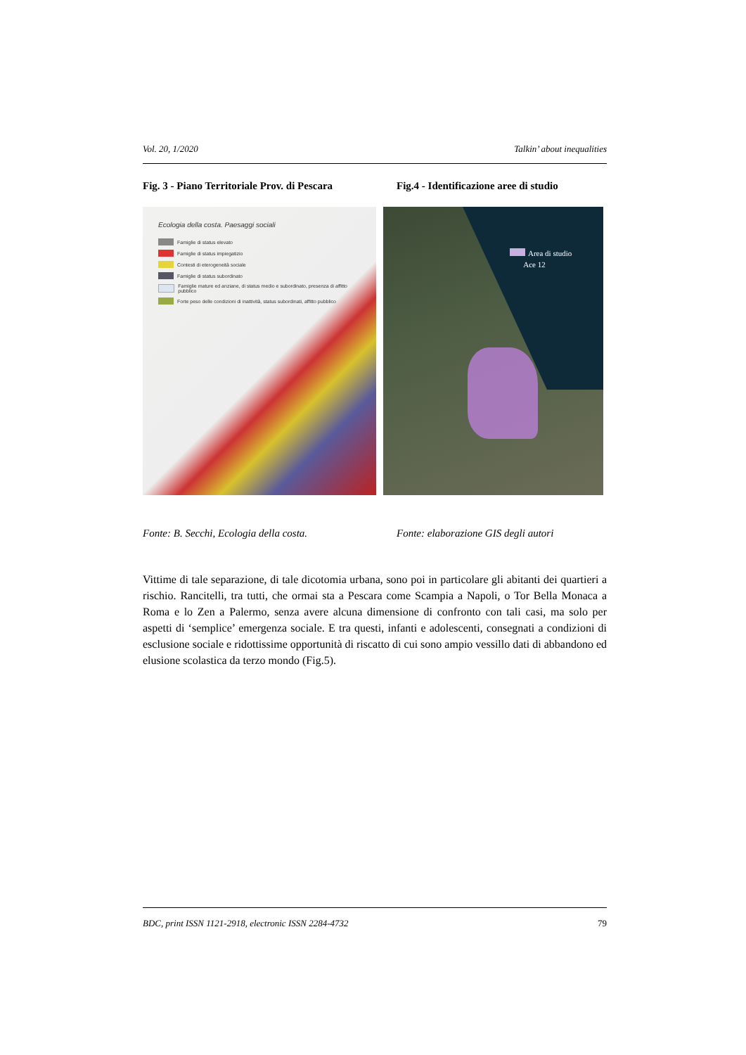Vol. 20, 1/2020 Talkin’ about inequalities
Fig. 3 - Piano Territoriale Prov. di Pescara
Fig.4 - Identificazione aree di studio
Ecologia della costa. Paesaggi sociali
Famiglie di status elevato
Famiglie di status impiegatizio
Contesti di eterogeneità sociale
Famiglie di status subordinato
Famiglie mature ed anziane, di status medio e subordinato, presenza di affitto pubblico
Forte peso delle condizioni di inattività, status subordinati, affitto pubblico
Area di studio
Ace 12
Fonte: B. Secchi, Ecologia della costa. Fonte: elaborazione GIS degli autori
Vittime di tale separazione, di tale dicotomia urbana, sono poi in particolare gli abitanti dei quartieri a rischio. Rancitelli, tra tutti, che ormai sta a Pescara come Scampia a Napoli, o Tor Bella Monaca a Roma e lo Zen a Palermo, senza avere alcuna dimensione di confronto con tali casi, ma solo per aspetti di ‘semplice’ emergenza sociale. E tra questi, infanti e adolescenti, consegnati a condizioni di esclusione sociale e ridottissime opportunità di riscatto di cui sono ampio vessillo dati di abbandono ed elusione scolastica da terzo mondo (Fig.5).
BDC, print ISSN 1121-2918, electronic ISSN 2284-4732 79